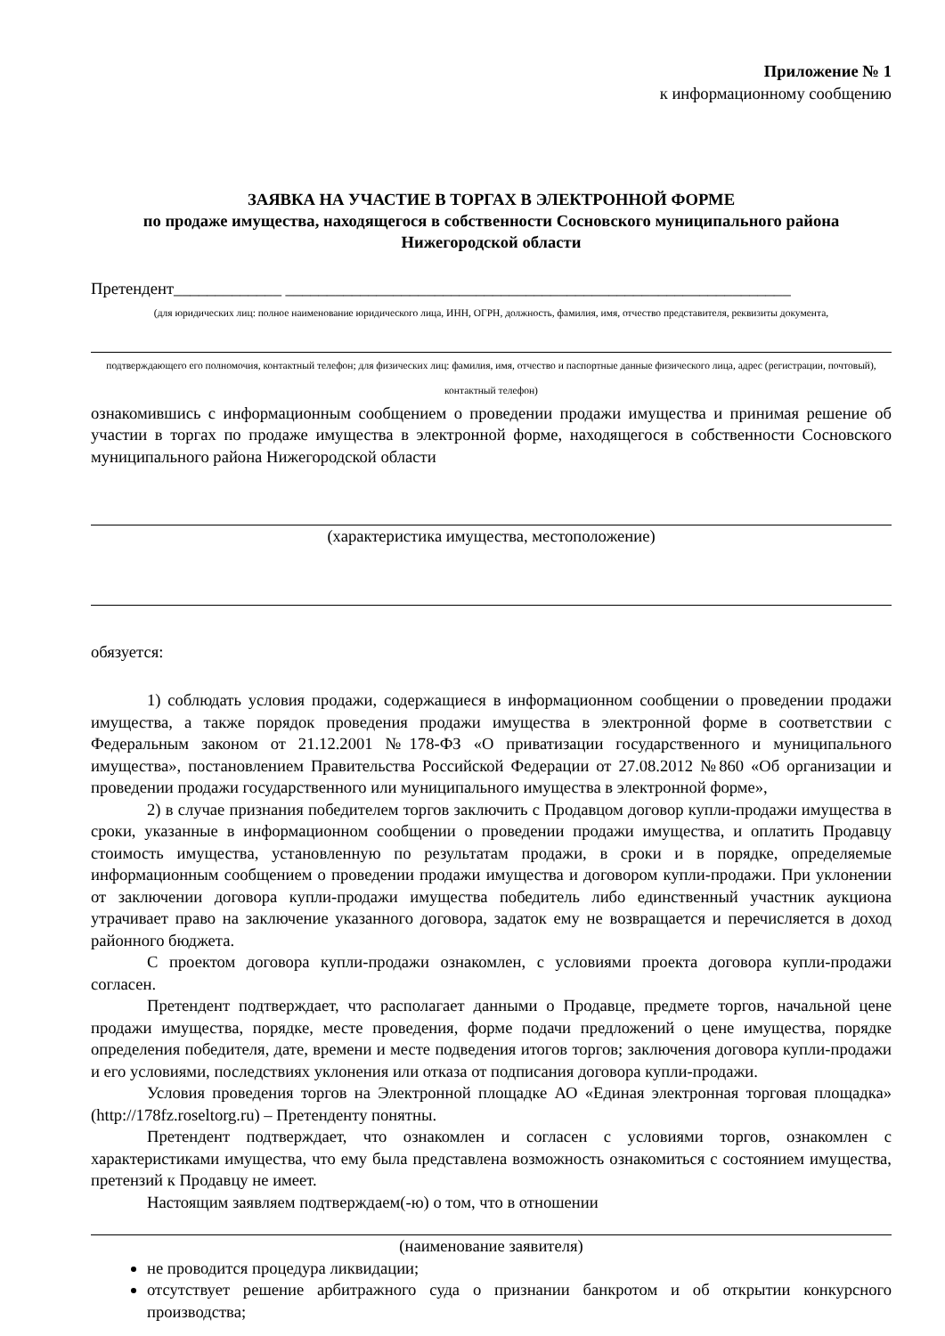Приложение № 1
к информационному сообщению
ЗАЯВКА НА УЧАСТИЕ В ТОРГАХ В ЭЛЕКТРОННОЙ ФОРМЕ
по продаже имущества, находящегося в собственности Сосновского муниципального района Нижегородской области
Претендент_____________ _____________________________________________________________
(для юридических лиц: полное наименование юридического лица, ИНН, ОГРН, должность, фамилия, имя, отчество представителя, реквизиты документа,
подтверждающего его полномочия, контактный телефон; для физических лиц: фамилия, имя, отчество и паспортные данные физического лица, адрес (регистрации, почтовый), контактный телефон)
ознакомившись с информационным сообщением о проведении продажи имущества и принимая решение об участии в торгах по продаже имущества в электронной форме, находящегося в собственности Сосновского муниципального района Нижегородской области
(характеристика имущества, местоположение)
обязуется:
1) соблюдать условия продажи, содержащиеся в информационном сообщении о проведении продажи имущества, а также порядок проведения продажи имущества в электронной форме в соответствии с Федеральным законом от 21.12.2001 №178-ФЗ «О приватизации государственного и муниципального имущества», постановлением Правительства Российской Федерации от 27.08.2012 №860 «Об организации и проведении продажи государственного или муниципального имущества в электронной форме»,
2) в случае признания победителем торгов заключить с Продавцом договор купли-продажи имущества в сроки, указанные в информационном сообщении о проведении продажи имущества, и оплатить Продавцу стоимость имущества, установленную по результатам продажи, в сроки и в порядке, определяемые информационным сообщением о проведении продажи имущества и договором купли-продажи. При уклонении от заключении договора купли-продажи имущества победитель либо единственный участник аукциона утрачивает право на заключение указанного договора, задаток ему не возвращается и перечисляется в доход районного бюджета.
С проектом договора купли-продажи ознакомлен, с условиями проекта договора купли-продажи согласен.
Претендент подтверждает, что располагает данными о Продавце, предмете торгов, начальной цене продажи имущества, порядке, месте проведения, форме подачи предложений о цене имущества, порядке определения победителя, дате, времени и месте подведения итогов торгов; заключения договора купли-продажи и его условиями, последствиях уклонения или отказа от подписания договора купли-продажи.
Условия проведения торгов на Электронной площадке АО «Единая электронная торговая площадка» (http://178fz.roseltorg.ru) – Претенденту понятны.
Претендент подтверждает, что ознакомлен и согласен с условиями торгов, ознакомлен с характеристиками имущества, что ему была представлена возможность ознакомиться с состоянием имущества, претензий к Продавцу не имеет.
Настоящим заявляем подтверждаем(-ю) о том, что в отношении
(наименование заявителя)
не проводится процедура ликвидации;
отсутствует решение арбитражного суда о признании банкротом и об открытии конкурсного производства;